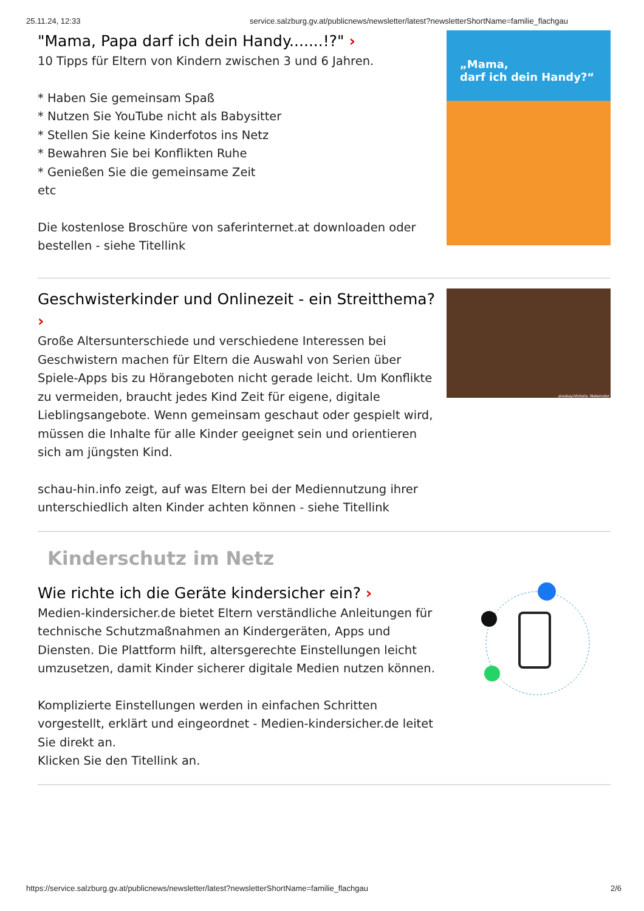25.11.24, 12:33 service.salzburg.gv.at/publicnews/newsletter/latest?newsletterShortName=familie_flachgau
"Mama, Papa darf ich dein Handy.......!?" ›
10 Tipps für Eltern von Kindern zwischen 3 und 6 Jahren.
* Haben Sie gemeinsam Spaß
* Nutzen Sie YouTube nicht als Babysitter
* Stellen Sie keine Kinderfotos ins Netz
* Bewahren Sie bei Konflikten Ruhe
* Genießen Sie die gemeinsame Zeit
etc
Die kostenlose Broschüre von saferinternet.at downloaden oder bestellen - siehe Titellink
„Mama,
darf ich dein Handy?“
Geschwisterkinder und Onlinezeit - ein Streitthema? ›
Große Altersunterschiede und verschiedene Interessen bei Geschwistern machen für Eltern die Auswahl von Serien über Spiele-Apps bis zu Hörangeboten nicht gerade leicht. Um Konflikte zu vermeiden, braucht jedes Kind Zeit für eigene, digitale Lieblingsangebote. Wenn gemeinsam geschaut oder gespielt wird, müssen die Inhalte für alle Kinder geeignet sein und orientieren sich am jüngsten Kind.
schau-hin.info zeigt, auf was Eltern bei der Mediennutzung ihrer unterschiedlich alten Kinder achten können - siehe Titellink
pixabay/Victoria_Watercolor
Kinderschutz im Netz
Wie richte ich die Geräte kindersicher ein? ›
Medien-kindersicher.de bietet Eltern verständliche Anleitungen für technische Schutzmaßnahmen an Kindergeräten, Apps und Diensten. Die Plattform hilft, altersgerechte Einstellungen leicht umzusetzen, damit Kinder sicherer digitale Medien nutzen können.
Komplizierte Einstellungen werden in einfachen Schritten vorgestellt, erklärt und eingeordnet - Medien-kindersicher.de leitet Sie direkt an.
Klicken Sie den Titellink an.
https://service.salzburg.gv.at/publicnews/newsletter/latest?newsletterShortName=familie_flachgau 2/6